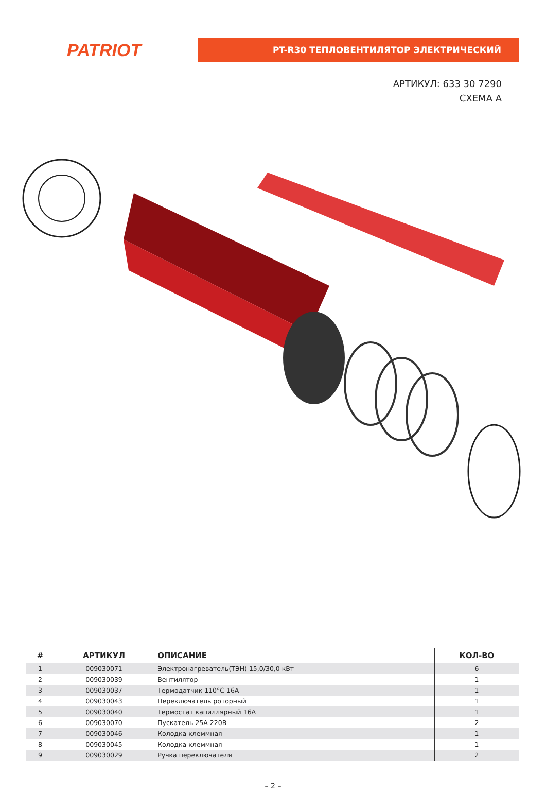PATRIOT
PT-R30 ТЕПЛОВЕНТИЛЯТОР ЭЛЕКТРИЧЕСКИЙ
АРТИКУЛ: 633 30 7290
СХЕМА А
| # | АРТИКУЛ | ОПИСАНИЕ | КОЛ-ВО |
| --- | --- | --- | --- |
| 1 | 009030071 | Электронагреватель(ТЭН) 15,0/30,0 кВт | 6 |
| 2 | 009030039 | Вентилятор | 1 |
| 3 | 009030037 | Термодатчик 110°С 16А | 1 |
| 4 | 009030043 | Переключатель роторный | 1 |
| 5 | 009030040 | Термостат капиллярный 16А | 1 |
| 6 | 009030070 | Пускатель 25А 220В | 2 |
| 7 | 009030046 | Колодка клеммная | 1 |
| 8 | 009030045 | Колодка клеммная | 1 |
| 9 | 009030029 | Ручка переключателя | 2 |
– 2 –